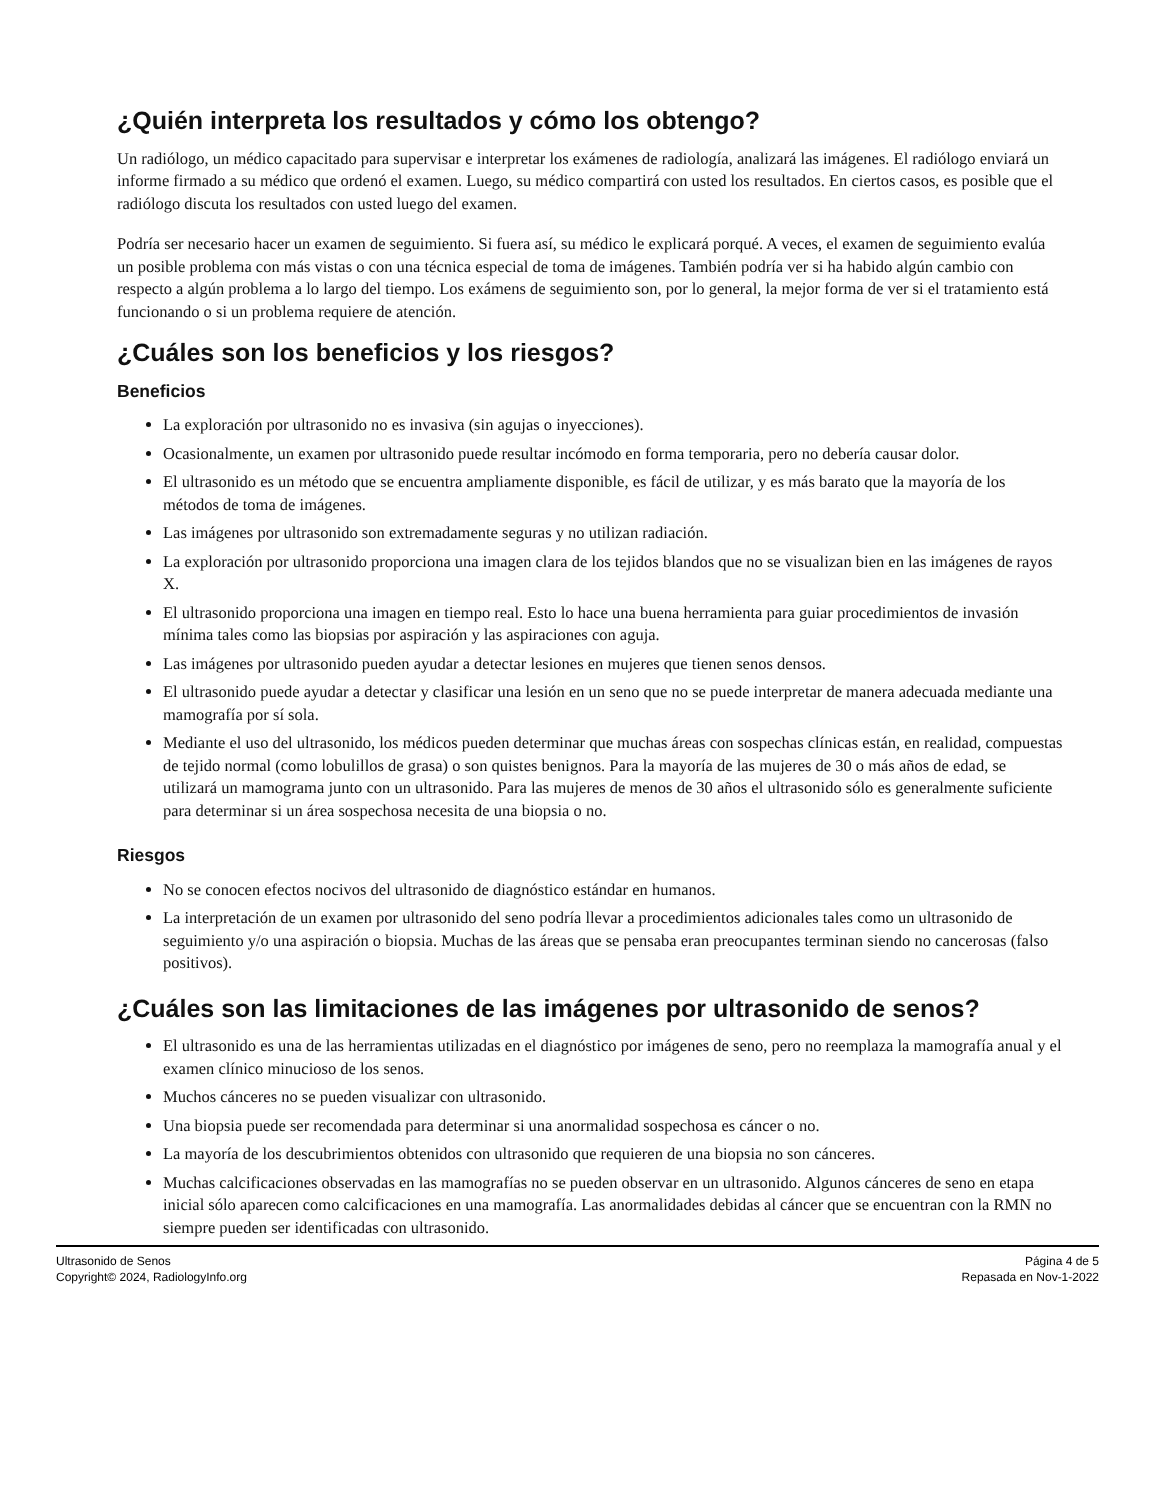¿Quién interpreta los resultados y cómo los obtengo?
Un radiólogo, un médico capacitado para supervisar e interpretar los exámenes de radiología, analizará las imágenes. El radiólogo enviará un informe firmado a su médico que ordenó el examen. Luego, su médico compartirá con usted los resultados. En ciertos casos, es posible que el radiólogo discuta los resultados con usted luego del examen.
Podría ser necesario hacer un examen de seguimiento. Si fuera así, su médico le explicará porqué. A veces, el examen de seguimiento evalúa un posible problema con más vistas o con una técnica especial de toma de imágenes. También podría ver si ha habido algún cambio con respecto a algún problema a lo largo del tiempo. Los exámens de seguimiento son, por lo general, la mejor forma de ver si el tratamiento está funcionando o si un problema requiere de atención.
¿Cuáles son los beneficios y los riesgos?
Beneficios
La exploración por ultrasonido no es invasiva (sin agujas o inyecciones).
Ocasionalmente, un examen por ultrasonido puede resultar incómodo en forma temporaria, pero no debería causar dolor.
El ultrasonido es un método que se encuentra ampliamente disponible, es fácil de utilizar, y es más barato que la mayoría de los métodos de toma de imágenes.
Las imágenes por ultrasonido son extremadamente seguras y no utilizan radiación.
La exploración por ultrasonido proporciona una imagen clara de los tejidos blandos que no se visualizan bien en las imágenes de rayos X.
El ultrasonido proporciona una imagen en tiempo real. Esto lo hace una buena herramienta para guiar procedimientos de invasión mínima tales como las biopsias por aspiración y las aspiraciones con aguja.
Las imágenes por ultrasonido pueden ayudar a detectar lesiones en mujeres que tienen senos densos.
El ultrasonido puede ayudar a detectar y clasificar una lesión en un seno que no se puede interpretar de manera adecuada mediante una mamografía por sí sola.
Mediante el uso del ultrasonido, los médicos pueden determinar que muchas áreas con sospechas clínicas están, en realidad, compuestas de tejido normal (como lobulillos de grasa) o son quistes benignos. Para la mayoría de las mujeres de 30 o más años de edad, se utilizará un mamograma junto con un ultrasonido. Para las mujeres de menos de 30 años el ultrasonido sólo es generalmente suficiente para determinar si un área sospechosa necesita de una biopsia o no.
Riesgos
No se conocen efectos nocivos del ultrasonido de diagnóstico estándar en humanos.
La interpretación de un examen por ultrasonido del seno podría llevar a procedimientos adicionales tales como un ultrasonido de seguimiento y/o una aspiración o biopsia. Muchas de las áreas que se pensaba eran preocupantes terminan siendo no cancerosas (falso positivos).
¿Cuáles son las limitaciones de las imágenes por ultrasonido de senos?
El ultrasonido es una de las herramientas utilizadas en el diagnóstico por imágenes de seno, pero no reemplaza la mamografía anual y el examen clínico minucioso de los senos.
Muchos cánceres no se pueden visualizar con ultrasonido.
Una biopsia puede ser recomendada para determinar si una anormalidad sospechosa es cáncer o no.
La mayoría de los descubrimientos obtenidos con ultrasonido que requieren de una biopsia no son cánceres.
Muchas calcificaciones observadas en las mamografías no se pueden observar en un ultrasonido. Algunos cánceres de seno en etapa inicial sólo aparecen como calcificaciones en una mamografía. Las anormalidades debidas al cáncer que se encuentran con la RMN no siempre pueden ser identificadas con ultrasonido.
Ultrasonido de Senos
Copyright© 2024, RadiologyInfo.org
Página 4 de 5
Repasada en Nov-1-2022